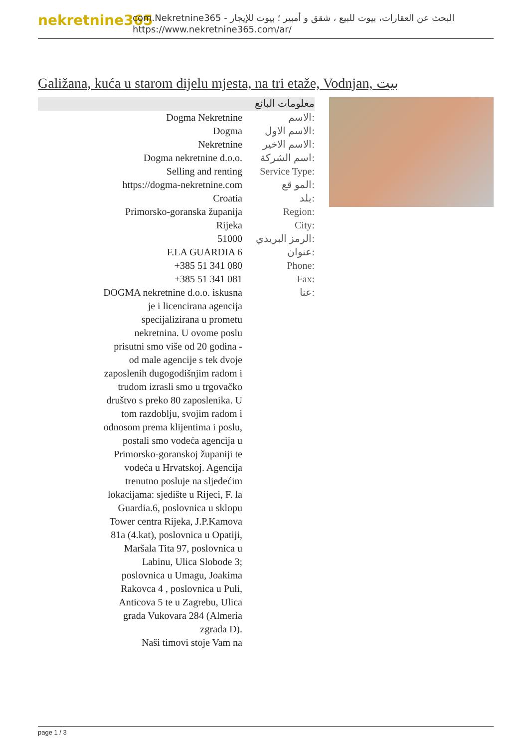nekretnine365
com.Nekretnine365 - البحث عن العقارات، بيوت للبيع ، شقق و أمبير ؛ بيوت للإيجار
https://www.nekretnine365.com/ar/
Galižana, kuća u starom dijelu mjesta, na tri etaže, Vodnjan, بيت
معلومات البائع
| Dogma Nekretnine | الاسم: |
| Dogma | الاسم الاول: |
| Nekretnine | الاسم الاخير: |
| Dogma nekretnine d.o.o. | اسم الشركة: |
| Selling and renting | Service Type: |
| https://dogma-nekretnine.com | المو قع: |
| Croatia | بلد: |
| Primorsko-goranska županija | Region: |
| Rijeka | City: |
| 51000 | الرمز البريدي: |
| F.LA GUARDIA 6 | عنوان: |
| +385 51 341 080 | Phone: |
| +385 51 341 081 | Fax: |
| DOGMA nekretnine d.o.o. iskusna je i licencirana agencija specijalizirana u prometu nekretnina. U ovome poslu prisutni smo više od 20 godina - od male agencije s tek dvoje zaposlenih dugogodišnjim radom i trudom izrasli smo u trgovačko društvo s preko 80 zaposlenika. U tom razdoblju, svojim radom i odnosom prema klijentima i poslu, postali smo vodeća agencija u Primorsko-goranskoj županiji te vodeća u Hrvatskoj. Agencija trenutno posluje na sljedećim lokacijama: sjedište u Rijeci, F. la Guardia.6, poslovnica u sklopu Tower centra Rijeka, J.P.Kamova 81a (4.kat), poslovnica u Opatiji, Maršala Tita 97, poslovnica u Labinu, Ulica Slobode 3; poslovnica u Umagu, Joakima Rakovca 4 , poslovnica u Puli, Anticova 5 te u Zagrebu, Ulica grada Vukovara 284 (Almeria zgrada D). Naši timovi stoje Vam na | عنا: |
page 1 / 3